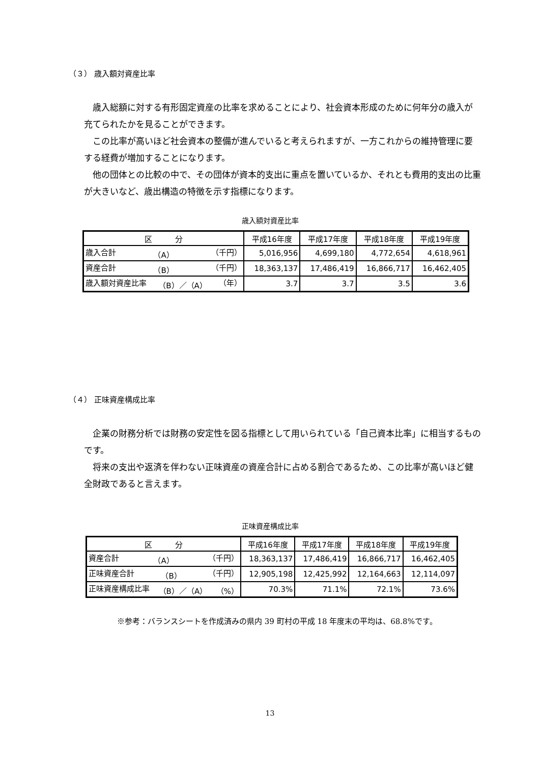（３） 歳入額対資産比率
　歳入総額に対する有形固定資産の比率を求めることにより、社会資本形成のために何年分の歳入が充てられたかを見ることができます。
　この比率が高いほど社会資本の整備が進んでいると考えられますが、一方これからの維持管理に要する経費が増加することになります。
　他の団体との比較の中で、その団体が資本的支出に重点を置いているか、それとも費用的支出の比重が大きいなど、歳出構造の特徴を示す指標になります。
歳入額対資産比率
| 区 分 | 平成16年度 | 平成17年度 | 平成18年度 | 平成19年度 |
| --- | --- | --- | --- | --- |
| 歳入合計 （A） （千円） | 5,016,956 | 4,699,180 | 4,772,654 | 4,618,961 |
| 資産合計 （B） （千円） | 18,363,137 | 17,486,419 | 16,866,717 | 16,462,405 |
| 歳入額対資産比率 （B）／（A） （年） | 3.7 | 3.7 | 3.5 | 3.6 |
（４） 正味資産構成比率
　企業の財務分析では財務の安定性を図る指標として用いられている「自己資本比率」に相当するものです。
　将来の支出や返済を伴わない正味資産の資産合計に占める割合であるため、この比率が高いほど健全財政であると言えます。
正味資産構成比率
| 区 分 | 平成16年度 | 平成17年度 | 平成18年度 | 平成19年度 |
| --- | --- | --- | --- | --- |
| 資産合計 （A） （千円） | 18,363,137 | 17,486,419 | 16,866,717 | 16,462,405 |
| 正味資産合計 （B） （千円） | 12,905,198 | 12,425,992 | 12,164,663 | 12,114,097 |
| 正味資産構成比率 （B）／（A） （%） | 70.3% | 71.1% | 72.1% | 73.6% |
※参考：バランスシートを作成済みの県内 39 町村の平成 18 年度末の平均は、68.8%です。
13